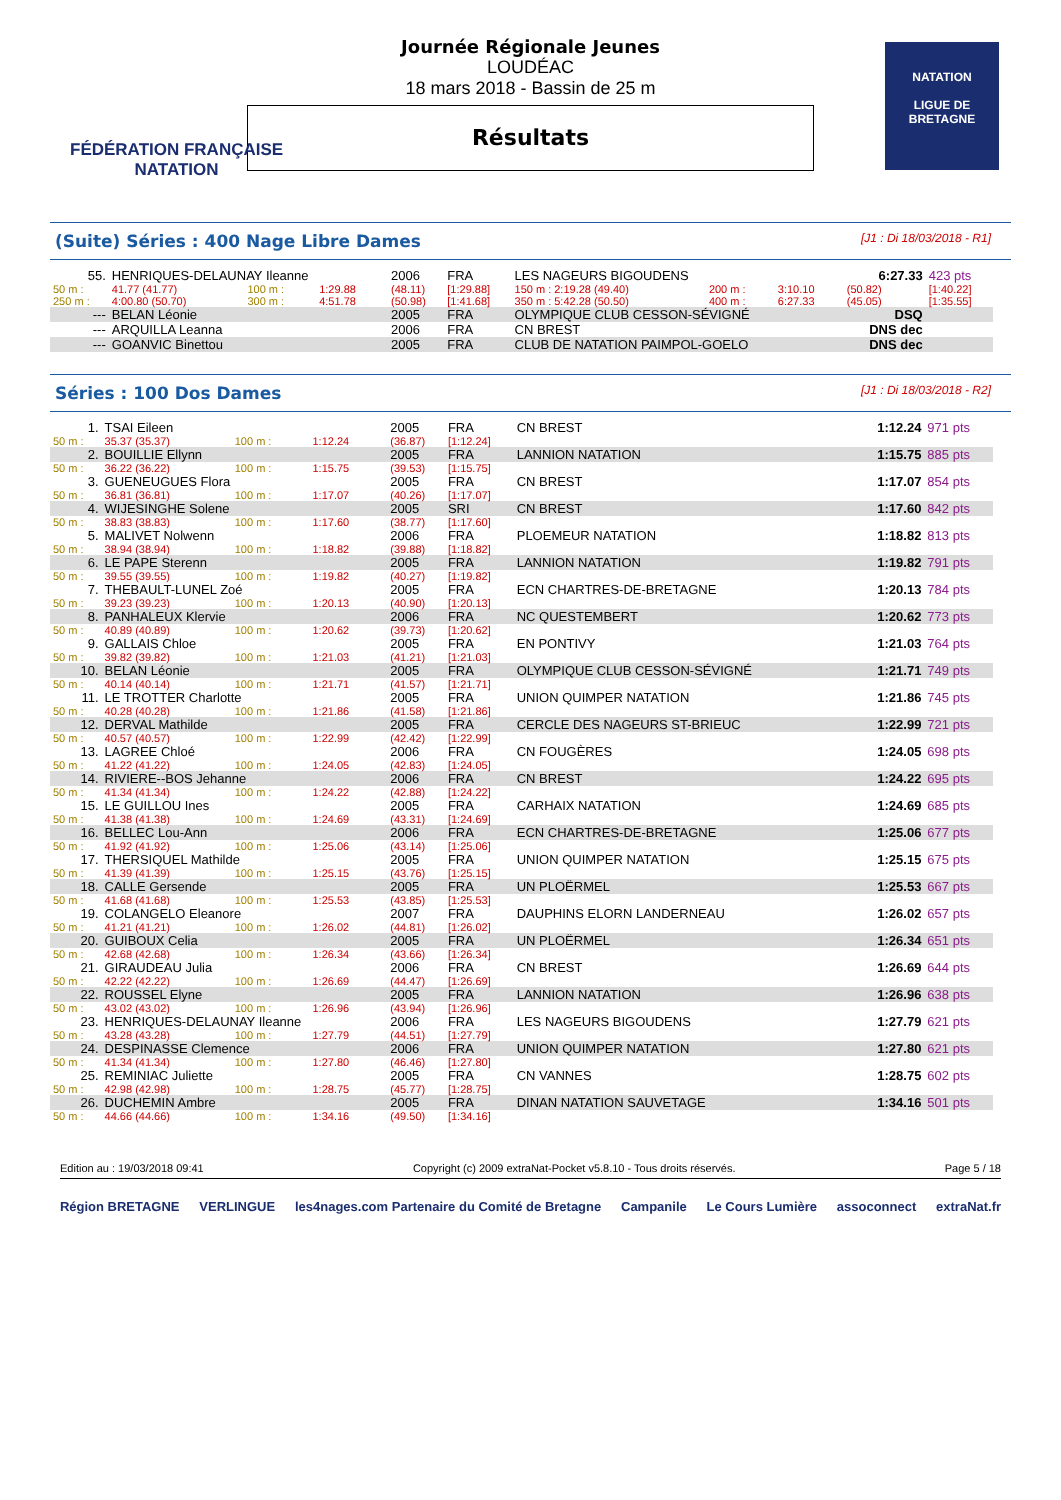FÉDÉRATION FRANÇAISE
NATATION
Journée Régionale Jeunes
LOUDÉAC
18 mars 2018 - Bassin de 25 m
Résultats
NATATION
LIGUE DE
BRETAGNE
(Suite) Séries : 400 Nage Libre Dames [J1 : Di 18/03/2018 - R1]
| 55. | HENRIQUES-DELAUNAY Ileanne | | | 2006 | FRA | LES NAGEURS BIGOUDENS | | | 6:27.33 | 423 pts |
| 50 m : | 41.77 (41.77) | 100 m : | 1:29.88 | (48.11) | [1:29.88] | 150 m : 2:19.28 (49.40) | 200 m : | 3:10.10 | (50.82) | [1:40.22] |
| 250 m : | 4:00.80 (50.70) | 300 m : | 4:51.78 | (50.98) | [1:41.68] | 350 m : 5:42.28 (50.50) | 400 m : | 6:27.33 | (45.05) | [1:35.55] |
| --- | BELAN Léonie | | | 2005 | FRA | OLYMPIQUE CLUB CESSON-SÉVIGNÉ | | | DSQ | |
| --- | ARQUILLA Leanna | | | 2006 | FRA | CN BREST | | | DNS dec | |
| --- | GOANVIC Binettou | | | 2005 | FRA | CLUB DE NATATION PAIMPOL-GOELO | | | DNS dec | |
Séries : 100 Dos Dames [J1 : Di 18/03/2018 - R2]
| 1. | TSAI Eileen | | | 2005 | FRA | CN BREST | 1:12.24 | 971 pts |
| 50 m : | 35.37 (35.37) | 100 m : | 1:12.24 | (36.87) | [1:12.24] | | | |
| 2. | BOUILLIE Ellynn | | | 2005 | FRA | LANNION NATATION | 1:15.75 | 885 pts |
| 50 m : | 36.22 (36.22) | 100 m : | 1:15.75 | (39.53) | [1:15.75] | | | |
| 3. | GUENEUGUES Flora | | | 2005 | FRA | CN BREST | 1:17.07 | 854 pts |
| 50 m : | 36.81 (36.81) | 100 m : | 1:17.07 | (40.26) | [1:17.07] | | | |
| 4. | WIJESINGHE Solene | | | 2005 | SRI | CN BREST | 1:17.60 | 842 pts |
| 50 m : | 38.83 (38.83) | 100 m : | 1:17.60 | (38.77) | [1:17.60] | | | |
| 5. | MALIVET Nolwenn | | | 2006 | FRA | PLOEMEUR NATATION | 1:18.82 | 813 pts |
| 50 m : | 38.94 (38.94) | 100 m : | 1:18.82 | (39.88) | [1:18.82] | | | |
| 6. | LE PAPE Sterenn | | | 2005 | FRA | LANNION NATATION | 1:19.82 | 791 pts |
| 50 m : | 39.55 (39.55) | 100 m : | 1:19.82 | (40.27) | [1:19.82] | | | |
| 7. | THEBAULT-LUNEL Zoé | | | 2005 | FRA | ECN CHARTRES-DE-BRETAGNE | 1:20.13 | 784 pts |
| 50 m : | 39.23 (39.23) | 100 m : | 1:20.13 | (40.90) | [1:20.13] | | | |
| 8. | PANHALEUX Klervie | | | 2006 | FRA | NC QUESTEMBERT | 1:20.62 | 773 pts |
| 50 m : | 40.89 (40.89) | 100 m : | 1:20.62 | (39.73) | [1:20.62] | | | |
| 9. | GALLAIS Chloe | | | 2005 | FRA | EN PONTIVY | 1:21.03 | 764 pts |
| 50 m : | 39.82 (39.82) | 100 m : | 1:21.03 | (41.21) | [1:21.03] | | | |
| 10. | BELAN Léonie | | | 2005 | FRA | OLYMPIQUE CLUB CESSON-SÉVIGNÉ | 1:21.71 | 749 pts |
| 50 m : | 40.14 (40.14) | 100 m : | 1:21.71 | (41.57) | [1:21.71] | | | |
| 11. | LE TROTTER Charlotte | | | 2005 | FRA | UNION QUIMPER NATATION | 1:21.86 | 745 pts |
| 50 m : | 40.28 (40.28) | 100 m : | 1:21.86 | (41.58) | [1:21.86] | | | |
| 12. | DERVAL Mathilde | | | 2005 | FRA | CERCLE DES NAGEURS ST-BRIEUC | 1:22.99 | 721 pts |
| 50 m : | 40.57 (40.57) | 100 m : | 1:22.99 | (42.42) | [1:22.99] | | | |
| 13. | LAGREE Chloé | | | 2006 | FRA | CN FOUGÈRES | 1:24.05 | 698 pts |
| 50 m : | 41.22 (41.22) | 100 m : | 1:24.05 | (42.83) | [1:24.05] | | | |
| 14. | RIVIERE--BOS Jehanne | | | 2006 | FRA | CN BREST | 1:24.22 | 695 pts |
| 50 m : | 41.34 (41.34) | 100 m : | 1:24.22 | (42.88) | [1:24.22] | | | |
| 15. | LE GUILLOU Ines | | | 2005 | FRA | CARHAIX NATATION | 1:24.69 | 685 pts |
| 50 m : | 41.38 (41.38) | 100 m : | 1:24.69 | (43.31) | [1:24.69] | | | |
| 16. | BELLEC Lou-Ann | | | 2006 | FRA | ECN CHARTRES-DE-BRETAGNE | 1:25.06 | 677 pts |
| 50 m : | 41.92 (41.92) | 100 m : | 1:25.06 | (43.14) | [1:25.06] | | | |
| 17. | THERSIQUEL Mathilde | | | 2005 | FRA | UNION QUIMPER NATATION | 1:25.15 | 675 pts |
| 50 m : | 41.39 (41.39) | 100 m : | 1:25.15 | (43.76) | [1:25.15] | | | |
| 18. | CALLE Gersende | | | 2005 | FRA | UN PLOËRMEL | 1:25.53 | 667 pts |
| 50 m : | 41.68 (41.68) | 100 m : | 1:25.53 | (43.85) | [1:25.53] | | | |
| 19. | COLANGELO Eleanore | | | 2007 | FRA | DAUPHINS ELORN LANDERNEAU | 1:26.02 | 657 pts |
| 50 m : | 41.21 (41.21) | 100 m : | 1:26.02 | (44.81) | [1:26.02] | | | |
| 20. | GUIBOUX Celia | | | 2005 | FRA | UN PLOËRMEL | 1:26.34 | 651 pts |
| 50 m : | 42.68 (42.68) | 100 m : | 1:26.34 | (43.66) | [1:26.34] | | | |
| 21. | GIRAUDEAU Julia | | | 2006 | FRA | CN BREST | 1:26.69 | 644 pts |
| 50 m : | 42.22 (42.22) | 100 m : | 1:26.69 | (44.47) | [1:26.69] | | | |
| 22. | ROUSSEL Elyne | | | 2005 | FRA | LANNION NATATION | 1:26.96 | 638 pts |
| 50 m : | 43.02 (43.02) | 100 m : | 1:26.96 | (43.94) | [1:26.96] | | | |
| 23. | HENRIQUES-DELAUNAY Ileanne | | | 2006 | FRA | LES NAGEURS BIGOUDENS | 1:27.79 | 621 pts |
| 50 m : | 43.28 (43.28) | 100 m : | 1:27.79 | (44.51) | [1:27.79] | | | |
| 24. | DESPINASSE Clemence | | | 2006 | FRA | UNION QUIMPER NATATION | 1:27.80 | 621 pts |
| 50 m : | 41.34 (41.34) | 100 m : | 1:27.80 | (46.46) | [1:27.80] | | | |
| 25. | REMINIAC Juliette | | | 2005 | FRA | CN VANNES | 1:28.75 | 602 pts |
| 50 m : | 42.98 (42.98) | 100 m : | 1:28.75 | (45.77) | [1:28.75] | | | |
| 26. | DUCHEMIN Ambre | | | 2005 | FRA | DINAN NATATION SAUVETAGE | 1:34.16 | 501 pts |
| 50 m : | 44.66 (44.66) | 100 m : | 1:34.16 | (49.50) | [1:34.16] | | | |
Edition au : 19/03/2018 09:41 Copyright (c) 2009 extraNat-Pocket v5.8.10 - Tous droits réservés. Page 5 / 18
Région BRETAGNE VERLINGUE les4nages.com Partenaire du Comité de Bretagne Campanile Le Cours Lumière assoconnect extraNat.fr